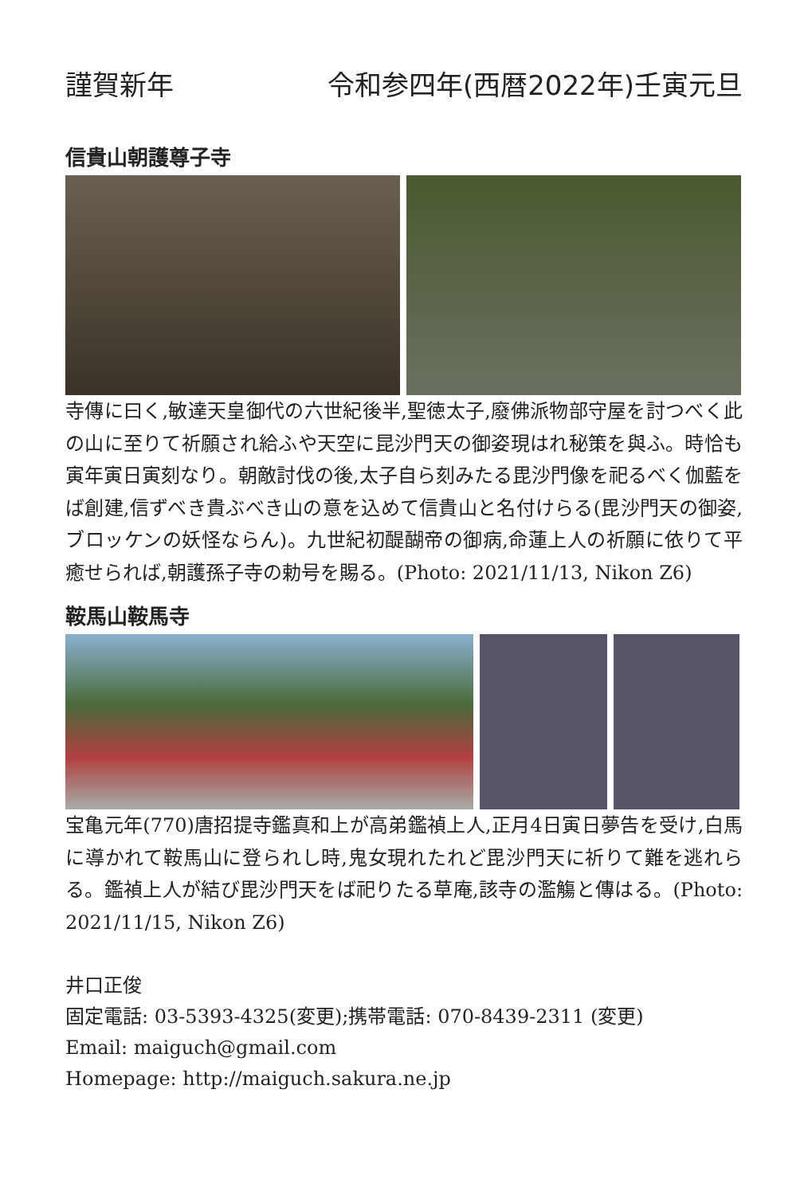謹賀新年 令和参四年(西暦2022年)壬寅元旦
信貴山朝護尊子寺
寺傳に曰く,敏達天皇御代の六世紀後半,聖徳太子,廢佛派物部守屋を討つべく此の山に至りて祈願され給ふや天空に昆沙門天の御姿現はれ秘策を與ふ。時恰も寅年寅日寅刻なり。朝敵討伐の後,太子自ら刻みたる毘沙門像を祀るべく伽藍をば創建,信ずべき貴ぶべき山の意を込めて信貴山と名付けらる(毘沙門天の御姿,ブロッケンの妖怪ならん)。九世紀初醍醐帝の御病,命蓮上人の祈願に依りて平癒せられば,朝護孫子寺の勅号を賜る。(Photo: 2021/11/13, Nikon Z6)
鞍馬山鞍馬寺
宝亀元年(770)唐招提寺鑑真和上が高弟鑑禎上人,正月4日寅日夢告を受け,白馬に導かれて鞍馬山に登られし時,鬼女現れたれど毘沙門天に祈りて難を逃れらる。鑑禎上人が結び毘沙門天をば祀りたる草庵,該寺の濫觴と傳はる。(Photo: 2021/11/15, Nikon Z6)
井口正俊
固定電話: 03-5393-4325(変更);携帯電話: 070-8439-2311 (変更)
Email: maiguch@gmail.com
Homepage: http://maiguch.sakura.ne.jp